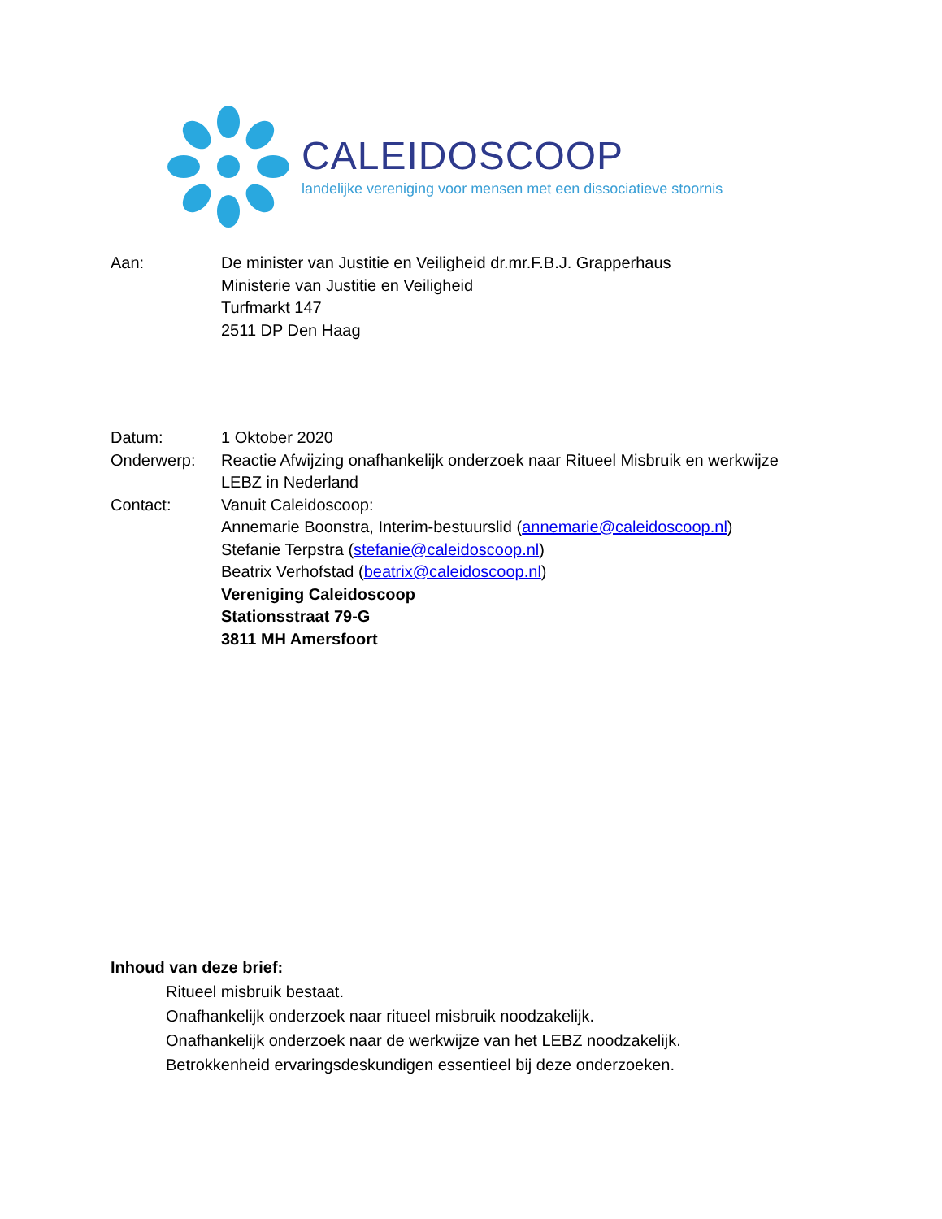CALEIDOSCOOP
landelijke vereniging voor mensen met een dissociatieve stoornis
| Aan: | De minister van Justitie en Veiligheid dr.mr.F.B.J. Grapperhaus Ministerie van Justitie en Veiligheid Turfmarkt 147 2511 DP Den Haag |
| Datum: | 1 Oktober 2020 |
| Onderwerp: | Reactie Afwijzing onafhankelijk onderzoek naar Ritueel Misbruik en werkwijze LEBZ in Nederland |
| Contact: | Vanuit Caleidoscoop: Annemarie Boonstra, Interim-bestuurslid ( annemarie@caleidoscoop.nl ) Stefanie Terpstra ( stefanie@caleidoscoop.nl ) Beatrix Verhofstad ( beatrix@caleidoscoop.nl ) Vereniging Caleidoscoop Stationsstraat 79-G 3811 MH Amersfoort |
Inhoud van deze brief:
Ritueel misbruik bestaat.
Onafhankelijk onderzoek naar ritueel misbruik noodzakelijk.
Onafhankelijk onderzoek naar de werkwijze van het LEBZ noodzakelijk.
Betrokkenheid ervaringsdeskundigen essentieel bij deze onderzoeken.